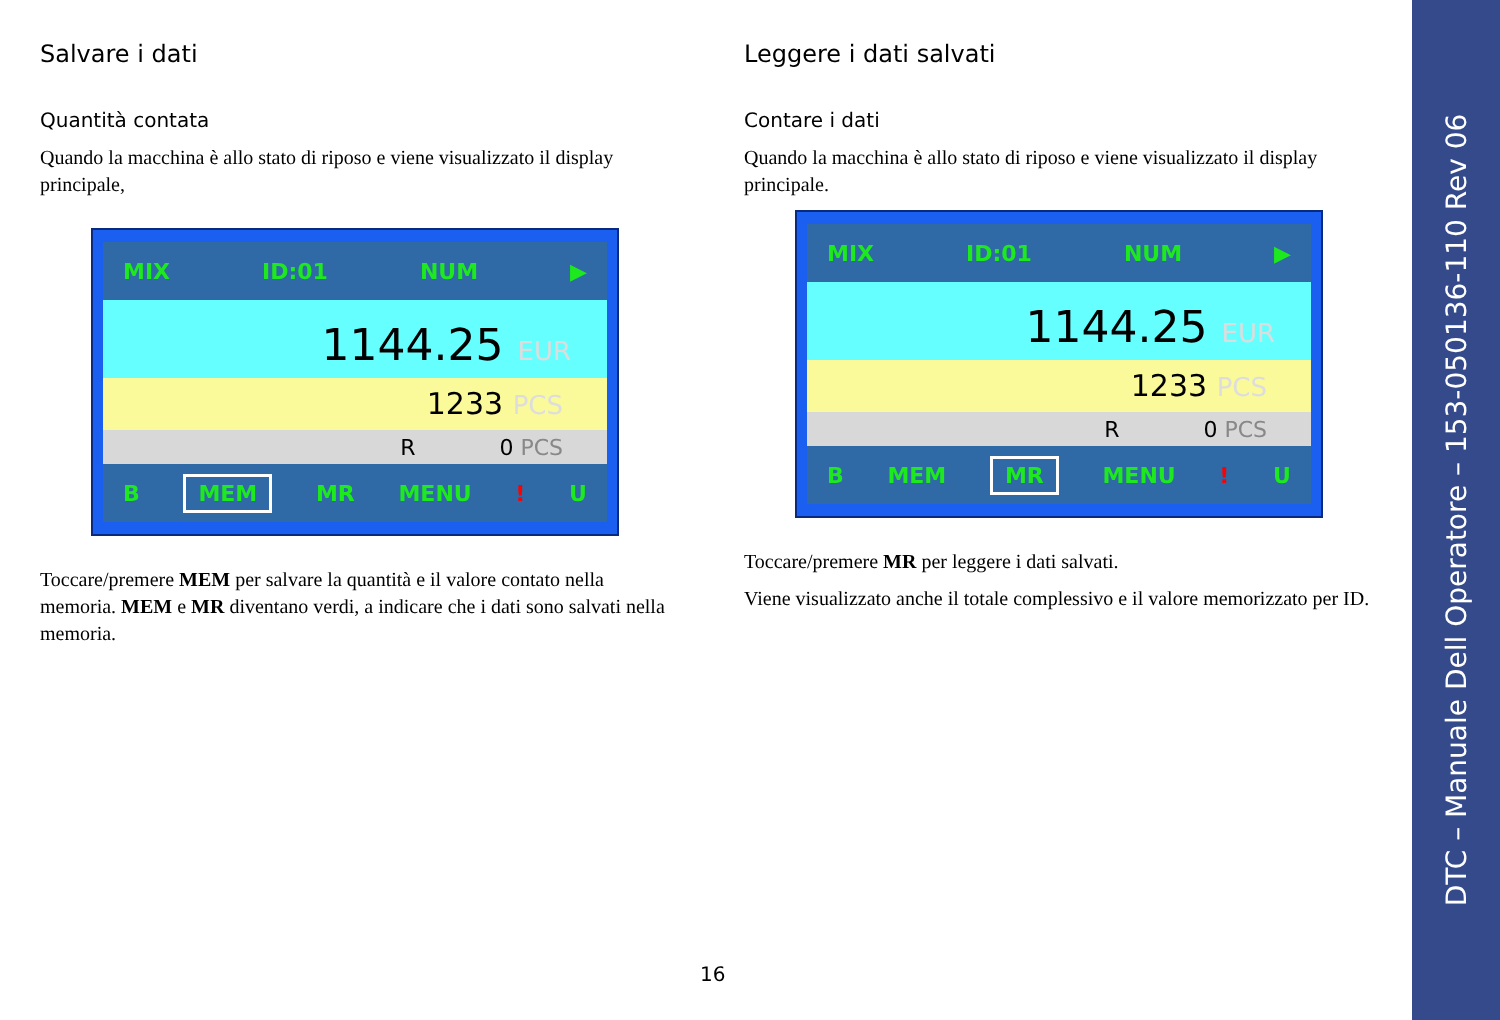Salvare i dati
Quantità contata
Quando la macchina è allo stato di riposo e viene visualizzato il display principale,
MIX ID:01 NUM ▶
1144.25 EUR
1233 PCS
R 0 PCS
B MEM MR MENU! U
Toccare/premere MEM per salvare la quantità e il valore contato nella memoria. MEM e MR diventano verdi, a indicare che i dati sono salvati nella memoria.
Leggere i dati salvati
Contare i dati
Quando la macchina è allo stato di riposo e viene visualizzato il display principale.
MIX ID:01 NUM ▶
1144.25 EUR
1233 PCS
R 0 PCS
B MEM MR MENU! U
Toccare/premere MR per leggere i dati salvati.
Viene visualizzato anche il totale complessivo e il valore memorizzato per ID.
16
DTC – Manuale Dell Operatore – 153-050136-110 Rev 06